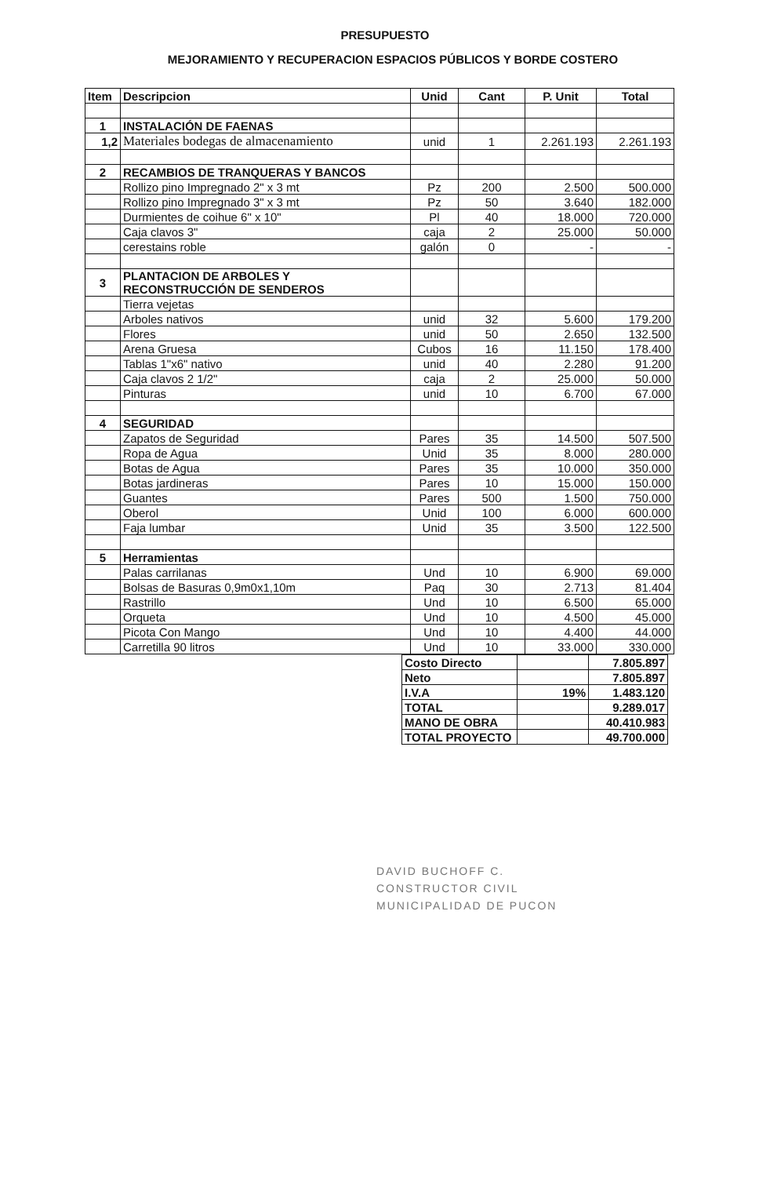PRESUPUESTO
MEJORAMIENTO Y RECUPERACION ESPACIOS PÚBLICOS Y BORDE COSTERO
| Item | Descripcion | Unid | Cant | P. Unit | Total |
| --- | --- | --- | --- | --- | --- |
| 1 | INSTALACIÓN DE FAENAS | | | | |
| 1,2 | Materiales bodegas de almacenamiento | unid | 1 | 2.261.193 | 2.261.193 |
| 2 | RECAMBIOS DE TRANQUERAS Y BANCOS | | | | |
| | Rollizo pino Impregnado 2" x 3 mt | Pz | 200 | 2.500 | 500.000 |
| | Rollizo pino Impregnado 3" x 3 mt | Pz | 50 | 3.640 | 182.000 |
| | Durmientes de coihue 6" x 10" | Pl | 40 | 18.000 | 720.000 |
| | Caja clavos 3" | caja | 2 | 25.000 | 50.000 |
| | cerestains roble | galón | 0 | - | - |
| 3 | PLANTACION DE ARBOLES Y RECONSTRUCCIÓN DE SENDEROS | | | | |
| | Tierra vejetas | | | | |
| | Arboles nativos | unid | 32 | 5.600 | 179.200 |
| | Flores | unid | 50 | 2.650 | 132.500 |
| | Arena Gruesa | Cubos | 16 | 11.150 | 178.400 |
| | Tablas 1"x6" nativo | unid | 40 | 2.280 | 91.200 |
| | Caja clavos 2 1/2" | caja | 2 | 25.000 | 50.000 |
| | Pinturas | unid | 10 | 6.700 | 67.000 |
| 4 | SEGURIDAD | | | | |
| | Zapatos de Seguridad | Pares | 35 | 14.500 | 507.500 |
| | Ropa de Agua | Unid | 35 | 8.000 | 280.000 |
| | Botas de Agua | Pares | 35 | 10.000 | 350.000 |
| | Botas jardineras | Pares | 10 | 15.000 | 150.000 |
| | Guantes | Pares | 500 | 1.500 | 750.000 |
| | Oberol | Unid | 100 | 6.000 | 600.000 |
| | Faja lumbar | Unid | 35 | 3.500 | 122.500 |
| 5 | Herramientas | | | | |
| | Palas carrilanas | Und | 10 | 6.900 | 69.000 |
| | Bolsas de Basuras 0,9m0x1,10m | Paq | 30 | 2.713 | 81.404 |
| | Rastrillo | Und | 10 | 6.500 | 65.000 |
| | Orqueta | Und | 10 | 4.500 | 45.000 |
| | Picota Con Mango | Und | 10 | 4.400 | 44.000 |
| | Carretilla 90 litros | Und | 10 | 33.000 | 330.000 |
| Costo Directo | | 7.805.897 |
| Neto | | 7.805.897 |
| I.V.A | 19% | 1.483.120 |
| TOTAL | | 9.289.017 |
| MANO DE OBRA | | 40.410.983 |
| TOTAL PROYECTO | | 49.700.000 |
DAVID BUCHOFF C.
CONSTRUCTOR CIVIL
MUNICIPALIDAD DE PUCON